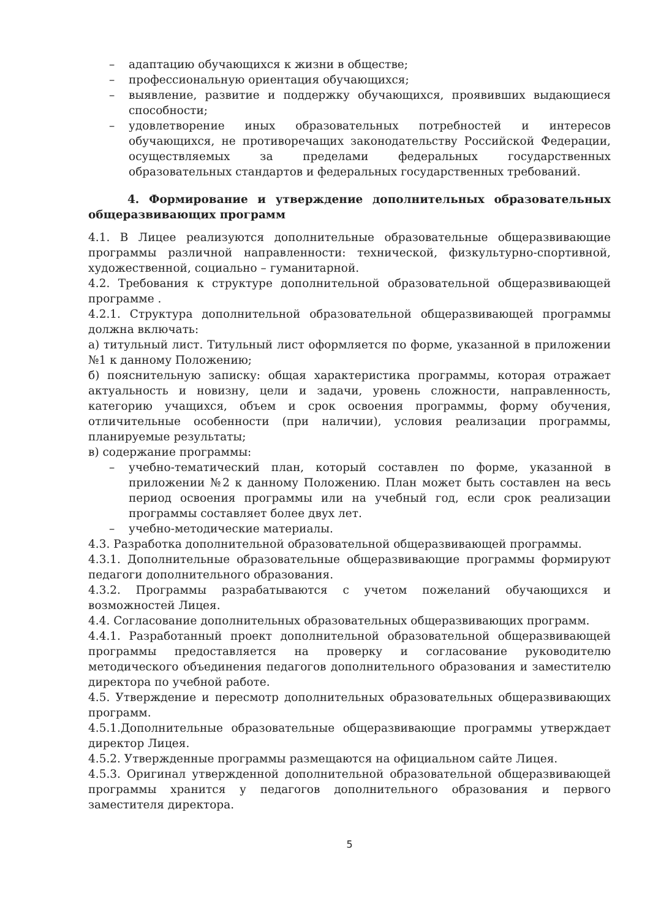– адаптацию обучающихся к жизни в обществе;
– профессиональную ориентация обучающихся;
– выявление, развитие и поддержку обучающихся, проявивших выдающиеся способности;
– удовлетворение иных образовательных потребностей и интересов обучающихся, не противоречащих законодательству Российской Федерации, осуществляемых за пределами федеральных государственных образовательных стандартов и федеральных государственных требований.
4. Формирование и утверждение дополнительных образовательных общеразвивающих программ
4.1. В Лицее реализуются дополнительные образовательные общеразвивающие программы различной направленности: технической, физкультурно-спортивной, художественной, социально – гуманитарной.
4.2. Требования к структуре дополнительной образовательной общеразвивающей программе .
4.2.1. Структура дополнительной образовательной общеразвивающей программы должна включать:
а) титульный лист. Титульный лист оформляется по форме, указанной в приложении №1 к данному Положению;
б) пояснительную записку: общая характеристика программы, которая отражает актуальность и новизну, цели и задачи, уровень сложности, направленность, категорию учащихся, объем и срок освоения программы, форму обучения, отличительные особенности (при наличии), условия реализации программы, планируемые результаты;
в) содержание программы:
– учебно-тематический план, который составлен по форме, указанной в приложении №2 к данному Положению. План может быть составлен на весь период освоения программы или на учебный год, если срок реализации программы составляет более двух лет.
– учебно-методические материалы.
4.3. Разработка дополнительной образовательной общеразвивающей программы.
4.3.1. Дополнительные образовательные общеразвивающие программы формируют педагоги дополнительного образования.
4.3.2. Программы разрабатываются с учетом пожеланий обучающихся и возможностей Лицея.
4.4. Согласование дополнительных образовательных общеразвивающих программ.
4.4.1. Разработанный проект дополнительной образовательной общеразвивающей программы предоставляется на проверку и согласование руководителю методического объединения педагогов дополнительного образования и заместителю директора по учебной работе.
4.5. Утверждение и пересмотр дополнительных образовательных общеразвивающих программ.
4.5.1.Дополнительные образовательные общеразвивающие программы утверждает директор Лицея.
4.5.2. Утвержденные программы размещаются на официальном сайте Лицея.
4.5.3. Оригинал утвержденной дополнительной образовательной общеразвивающей программы хранится у педагогов дополнительного образования и первого заместителя директора.
5